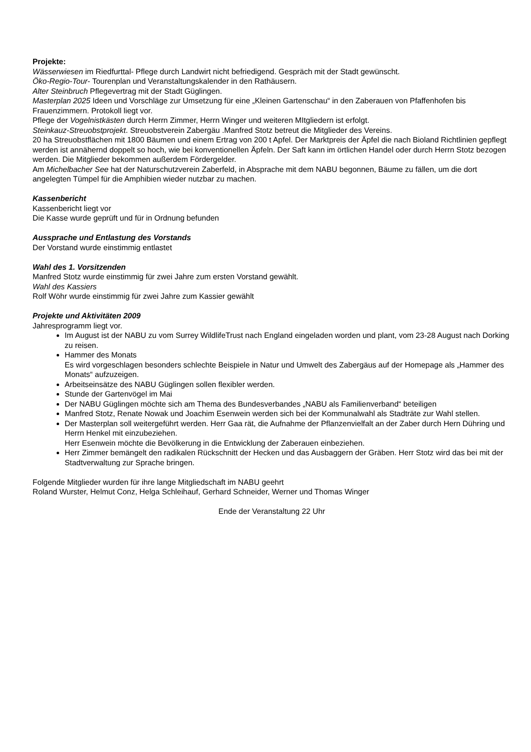Projekte:
Wässerwiesen im Riedfurttal- Pflege durch Landwirt nicht befriedigend. Gespräch mit der Stadt gewünscht.
Öko-Regio-Tour- Tourenplan und Veranstaltungskalender in den Rathäusern.
Alter Steinbruch Pflegevertrag mit der Stadt Güglingen.
Masterplan 2025 Ideen und Vorschläge zur Umsetzung für eine „Kleinen Gartenschau“ in den Zaberauen von Pfaffenhofen bis Frauenzimmern. Protokoll liegt vor.
Pflege der Vogelnistkästen durch Herrn Zimmer, Herrn Winger und weiteren MItgliedern ist erfolgt.
Steinkauz-Streuobstprojekt. Streuobstverein Zabergäu .Manfred Stotz betreut die Mitglieder des Vereins.
20 ha Streuobstflächen mit 1800 Bäumen und einem Ertrag von 200 t Apfel. Der Marktpreis der Äpfel die nach Bioland Richtlinien gepflegt werden ist annähernd doppelt so hoch, wie bei konventionellen Äpfeln. Der Saft kann im örtlichen Handel oder durch Herrn Stotz bezogen werden. Die Mitglieder bekommen außerdem Fördergelder.
Am Michelbacher See hat der Naturschutzverein Zaberfeld, in Absprache mit dem NABU begonnen, Bäume zu fällen, um die dort angelegten Tümpel für die Amphibien wieder nutzbar zu machen.
Kassenbericht
Kassenbericht liegt vor
Die Kasse wurde geprüft und für in Ordnung befunden
Aussprache und Entlastung des Vorstands
Der Vorstand wurde einstimmig entlastet
Wahl des 1. Vorsitzenden
Manfred Stotz wurde einstimmig für zwei Jahre zum ersten Vorstand gewählt.
Wahl des Kassiers
Rolf Wöhr wurde einstimmig für zwei Jahre zum Kassier gewählt
Projekte und Aktivitäten 2009
Jahresprogramm liegt vor.
Im August ist der NABU zu vom Surrey WildlifeTrust nach England eingeladen worden und plant, vom 23-28 August nach Dorking zu reisen.
Hammer des Monats
Es wird vorgeschlagen besonders schlechte Beispiele in Natur und Umwelt des Zabergäus auf der Homepage als „Hammer des Monats“ aufzuzeigen.
Arbeitseinsätze des NABU Güglingen sollen flexibler werden.
Stunde der Gartenvögel im Mai
Der NABU Güglingen möchte sich am Thema des Bundesverbandes „NABU als Familienverband“ beteiligen
Manfred Stotz, Renate Nowak und Joachim Esenwein werden sich bei der Kommunalwahl als Stadträte zur Wahl stellen.
Der Masterplan soll weitergeführt werden. Herr Gaa rät, die Aufnahme der Pflanzenvielfalt an der Zaber durch Hern Dühring und Herrn Henkel mit einzubeziehen.
Herr Esenwein möchte die Bevölkerung in die Entwicklung der Zaberauen einbeziehen.
Herr Zimmer bemängelt den radikalen Rückschnitt der Hecken und das Ausbaggern der Gräben. Herr Stotz wird das bei mit der Stadtverwaltung zur Sprache bringen.
Folgende Mitglieder wurden für ihre lange Mitgliedschaft im NABU geehrt
Roland Wurster, Helmut Conz, Helga Schleihauf, Gerhard Schneider, Werner und Thomas Winger
Ende der Veranstaltung 22 Uhr